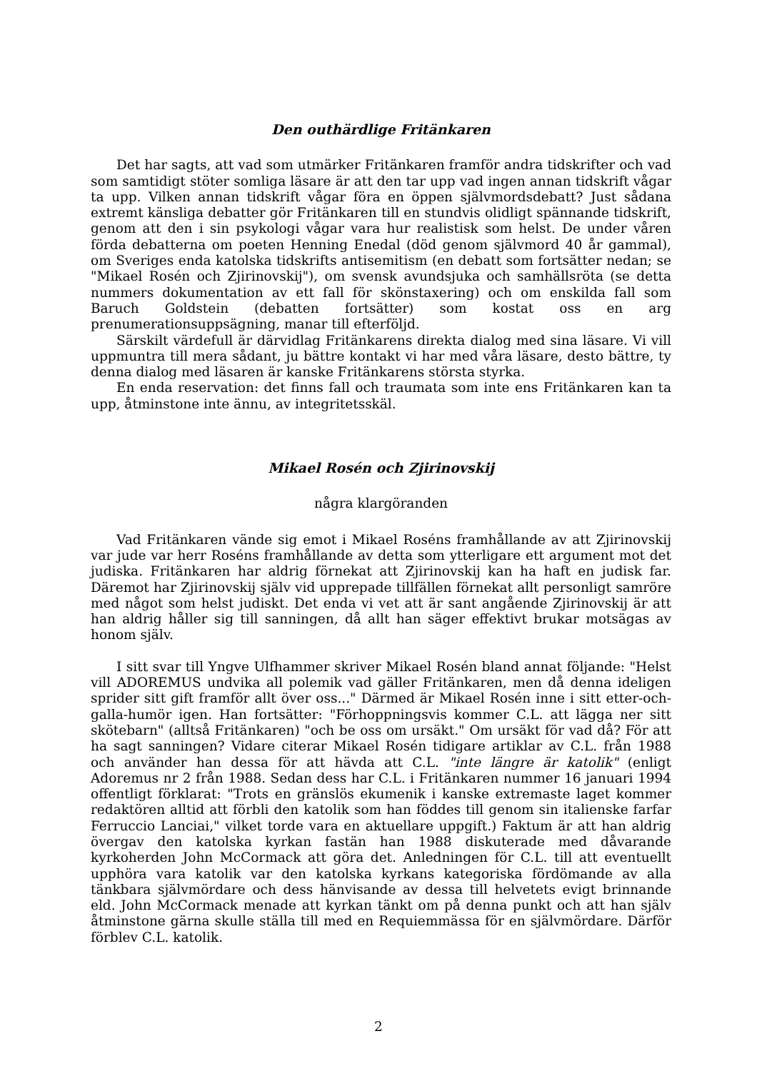Den outhärdlige Fritänkaren
Det har sagts, att vad som utmärker Fritänkaren framför andra tidskrifter och vad som samtidigt stöter somliga läsare är att den tar upp vad ingen annan tidskrift vågar ta upp. Vilken annan tidskrift vågar föra en öppen självmordsdebatt? Just sådana extremt känsliga debatter gör Fritänkaren till en stundvis olidligt spännande tidskrift, genom att den i sin psykologi vågar vara hur realistisk som helst. De under våren förda debatterna om poeten Henning Enedal (död genom självmord 40 år gammal), om Sveriges enda katolska tidskrifts antisemitism (en debatt som fortsätter nedan; se "Mikael Rosén och Zjirinovskij"), om svensk avundsjuka och samhällsröta (se detta nummers dokumentation av ett fall för skönstaxering) och om enskilda fall som Baruch Goldstein (debatten fortsätter) som kostat oss en arg prenumerationsuppsägning, manar till efterföljd.
Särskilt värdefull är därvidlag Fritänkarens direkta dialog med sina läsare. Vi vill uppmuntra till mera sådant, ju bättre kontakt vi har med våra läsare, desto bättre, ty denna dialog med läsaren är kanske Fritänkarens största styrka.
En enda reservation: det finns fall och traumata som inte ens Fritänkaren kan ta upp, åtminstone inte ännu, av integritetsskäl.
Mikael Rosén och Zjirinovskij
några klargöranden
Vad Fritänkaren vände sig emot i Mikael Roséns framhållande av att Zjirinovskij var jude var herr Roséns framhållande av detta som ytterligare ett argument mot det judiska. Fritänkaren har aldrig förnekat att Zjirinovskij kan ha haft en judisk far. Däremot har Zjirinovskij själv vid upprepade tillfällen förnekat allt personligt samröre med något som helst judiskt. Det enda vi vet att är sant angående Zjirinovskij är att han aldrig håller sig till sanningen, då allt han säger effektivt brukar motsägas av honom själv.
I sitt svar till Yngve Ulfhammer skriver Mikael Rosén bland annat följande: "Helst vill ADOREMUS undvika all polemik vad gäller Fritänkaren, men då denna ideligen sprider sitt gift framför allt över oss..." Därmed är Mikael Rosén inne i sitt etter-och-galla-humör igen. Han fortsätter: "Förhoppningsvis kommer C.L. att lägga ner sitt skötebarn" (alltså Fritänkaren) "och be oss om ursäkt." Om ursäkt för vad då? För att ha sagt sanningen? Vidare citerar Mikael Rosén tidigare artiklar av C.L. från 1988 och använder han dessa för att hävda att C.L. "inte längre är katolik" (enligt Adoremus nr 2 från 1988. Sedan dess har C.L. i Fritänkaren nummer 16 januari 1994 offentligt förklarat: "Trots en gränslös ekumenik i kanske extremaste laget kommer redaktören alltid att förbli den katolik som han föddes till genom sin italienske farfar Ferruccio Lanciai," vilket torde vara en aktuellare uppgift.) Faktum är att han aldrig övergav den katolska kyrkan fastän han 1988 diskuterade med dåvarande kyrkoherden John McCormack att göra det. Anledningen för C.L. till att eventuellt upphöra vara katolik var den katolska kyrkans kategoriska fördömande av alla tänkbara självmördare och dess hänvisande av dessa till helvetets evigt brinnande eld. John McCormack menade att kyrkan tänkt om på denna punkt och att han själv åtminstone gärna skulle ställa till med en Requiemmässa för en självmördare. Därför förblev C.L. katolik.
2